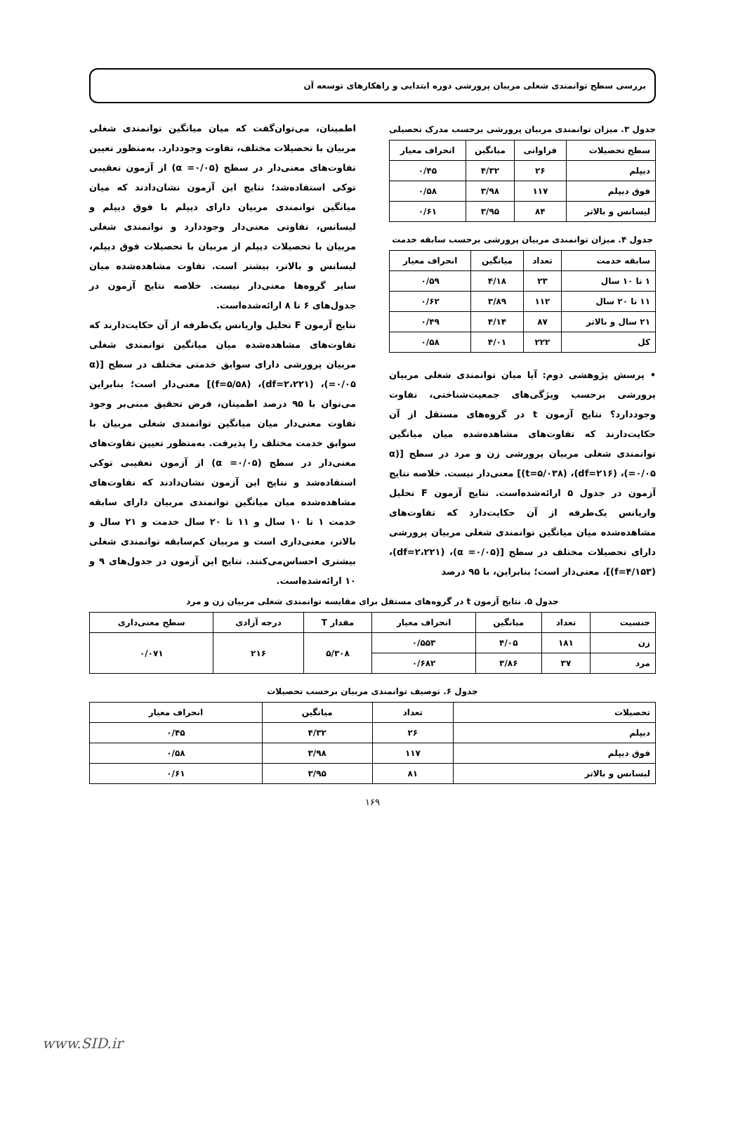بررسی سطح توانمندی شغلی مربیان پرورشی دوره ابتدایی و راهکارهای توسعه آن
جدول ۳. میزان توانمندی مربیان پرورشی برحسب مدرک تحصیلی
| سطح تحصیلات | فراوانی | میانگین | انحراف معیار |
| --- | --- | --- | --- |
| دیپلم | ۲۶ | ۴/۳۲ | ۰/۴۵ |
| فوق دیپلم | ۱۱۷ | ۳/۹۸ | ۰/۵۸ |
| لیسانس و بالاتر | ۸۴ | ۳/۹۵ | ۰/۶۱ |
جدول ۴. میزان توانمندی مربیان پرورشی برحسب سابقه خدمت
| سابقه خدمت | تعداد | میانگین | انحراف معیار |
| --- | --- | --- | --- |
| ۱ تا ۱۰ سال | ۲۳ | ۴/۱۸ | ۰/۵۹ |
| ۱۱ تا ۲۰ سال | ۱۱۲ | ۳/۸۹ | ۰/۶۲ |
| ۲۱ سال و بالاتر | ۸۷ | ۴/۱۴ | ۰/۴۹ |
| کل | ۲۲۲ | ۴/۰۱ | ۰/۵۸ |
• پرسش پژوهشی دوم: آیا میان توانمندی شغلی مربیان پرورشی برحسب ویژگی‌های جمعیت‌شناختی، تفاوت وجوددارد؟ نتایج آزمون t در گروه‌های مستقل از آن حکایت‌دارند که تفاوت‌های مشاهده‌شده میان میانگین توانمندی شغلی مربیان پرورشی زن و مرد در سطح [(α =۰/۰۵)، (df=۲۱۶)، (t=۵/۰۳۸)] معنی‌دار نیست. خلاصه نتایج آزمون در جدول ۵ ارائه‌شده‌است. نتایج آزمون F تحلیل واریانس یک‌طرفه از آن حکایت‌دارد که تفاوت‌های مشاهده‌شده میان میانگین توانمندی شغلی مربیان پرورشی دارای تحصیلات مختلف در سطح [(α =۰/۰۵)، (df=۲،۲۲۱)، (f=۴/۱۵۳)]، معنی‌دار است؛ بنابراین، با ۹۵ درصد
اطمینان، می‌توان‌گفت که میان میانگین توانمندی شغلی مربیان با تحصیلات مختلف، تفاوت وجوددارد. به‌منظور تعیین تفاوت‌های معنی‌دار در سطح (α =۰/۰۵) از آزمون تعقیبی توکی استفاده‌شد؛ نتایج این آزمون نشان‌دادند که میان میانگین توانمندی مربیان دارای دیپلم با فوق دیپلم و لیسانس، تفاوتی معنی‌دار وجوددارد و توانمندی شغلی مربیان با تحصیلات دیپلم از مربیان با تحصیلات فوق دیپلم، لیسانس و بالاتر، بیشتر است. تفاوت مشاهده‌شده میان سایر گروه‌ها معنی‌دار نیست. خلاصه نتایج آزمون در جدول‌های ۶ تا ۸ ارائه‌شده‌است.
نتایج آزمون F تحلیل واریانس یک‌طرفه از آن حکایت‌دارند که تفاوت‌های مشاهده‌شده میان میانگین توانمندی شغلی مربیان پرورشی دارای سوابق خدمتی مختلف در سطح [(α =۰/۰۵)، (df=۲،۲۲۱)، (f=۵/۵۸)] معنی‌دار است؛ بنابراین می‌توان با ۹۵ درصد اطمینان، فرض تحقیق مبنی‌بر وجود تفاوت معنی‌دار میان میانگین توانمندی شغلی مربیان با سوابق خدمت مختلف را پذیرفت. به‌منظور تعیین تفاوت‌های معنی‌دار در سطح (α =۰/۰۵) از آزمون تعقیبی توکی استفاده‌شد و نتایج این آزمون نشان‌دادند که تفاوت‌های مشاهده‌شده میان میانگین توانمندی مربیان دارای سابقه خدمت ۱ تا ۱۰ سال و ۱۱ تا ۲۰ سال خدمت و ۲۱ سال و بالاتر، معنی‌داری است و مربیان کم‌سابقه توانمندی شغلی بیشتری احساس‌می‌کنند. نتایج این آزمون در جدول‌های ۹ و ۱۰ ارائه‌شده‌است.
جدول ۵. نتایج آزمون t در گروه‌های مستقل برای مقایسه توانمندی شغلی مربیان زن و مرد
| جنسیت | تعداد | میانگین | انحراف معیار | مقدار T | درجه آزادی | سطح معنی‌داری |
| --- | --- | --- | --- | --- | --- | --- |
| زن | ۱۸۱ | ۴/۰۵ | ۰/۵۵۳ | ۵/۳۰۸ | ۲۱۶ | ۰/۰۷۱ |
| مرد | ۳۷ | ۳/۸۶ | ۰/۶۸۲ | | | |
جدول ۶. توصیف توانمندی مربیان برحسب تحصیلات
| تحصیلات | تعداد | میانگین | انحراف معیار |
| --- | --- | --- | --- |
| دیپلم | ۲۶ | ۴/۳۲ | ۰/۴۵ |
| فوق دیپلم | ۱۱۷ | ۳/۹۸ | ۰/۵۸ |
| لیسانس و بالاتر | ۸۱ | ۳/۹۵ | ۰/۶۱ |
۱۶۹
www.SID.ir